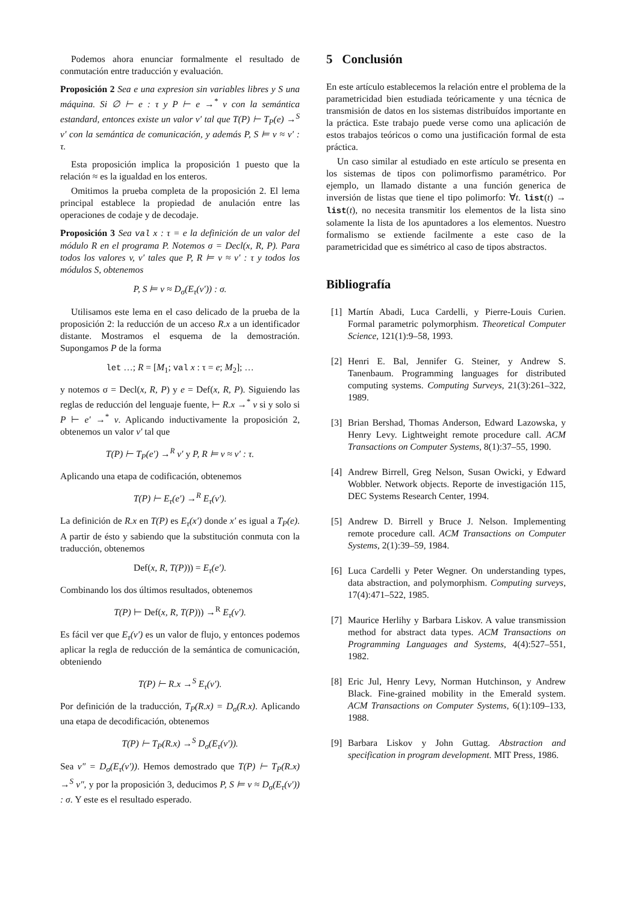Podemos ahora enunciar formalmente el resultado de conmutación entre traducción y evaluación.
Proposición 2 Sea e una expresion sin variables libres y S una máquina. Si ∅ ⊢ e : τ y P ⊢ e →<sup>*</sup> v con la semántica estandard, entonces existe un valor v′ tal que T(P) ⊢ T<sub>P</sub>(e) →<sup>S</sup> v′ con la semántica de comunicación, y además P, S ⊨ v ≈ v′ : τ.
Esta proposición implica la proposición 1 puesto que la relación ≈ es la igualdad en los enteros.
Omitimos la prueba completa de la proposición 2. El lema principal establece la propiedad de anulación entre las operaciones de codaje y de decodaje.
Proposición 3 Sea val x : τ = e la definición de un valor del módulo R en el programa P. Notemos σ = Decl(x, R, P). Para todos los valores v, v′ tales que P, R ⊨ v ≈ v′ : τ y todos los módulos S, obtenemos
P, S ⊨ v ≈ D<sub>σ</sub>(E<sub>τ</sub>(v′)) : σ.
Utilisamos este lema en el caso delicado de la prueba de la proposición 2: la reducción de un acceso R.x a un identificador distante. Mostramos el esquema de la demostración. Supongamos P de la forma
let …; R = [M<sub>1</sub>; val x : τ = e; M<sub>2</sub>]; …
y notemos σ = Decl(x, R, P) y e = Def(x, R, P). Siguiendo las reglas de reducción del lenguaje fuente, ⊢ R.x →<sup>*</sup> v si y solo si P ⊢ e′ →<sup>*</sup> v. Aplicando inductivamente la proposición 2, obtenemos un valor v′ tal que
T(P) ⊢ T<sub>P</sub>(e′) →<sup>R</sup> v′ y P, R ⊨ v ≈ v′ : τ.
Aplicando una etapa de codificación, obtenemos
T(P) ⊢ E<sub>τ</sub>(e′) →<sup>R</sup> E<sub>τ</sub>(v′).
La definición de R.x en T(P) es E<sub>τ</sub>(x′) donde x′ es igual a T<sub>P</sub>(e). A partir de ésto y sabiendo que la substitución conmuta con la traducción, obtenemos
Def(x, R, T(P))) = E<sub>τ</sub>(e′).
Combinando los dos últimos resultados, obtenemos
T(P) ⊢ Def(x, R, T(P))) →<sup>R</sup> E<sub>τ</sub>(v′).
Es fácil ver que E<sub>τ</sub>(v′) es un valor de flujo, y entonces podemos aplicar la regla de reducción de la semántica de comunicación, obteniendo
T(P) ⊢ R.x →<sup>S</sup> E<sub>τ</sub>(v′).
Por definición de la traducción, T<sub>P</sub>(R.x) = D<sub>σ</sub>(R.x). Aplicando una etapa de decodificación, obtenemos
T(P) ⊢ T<sub>P</sub>(R.x) →<sup>S</sup> D<sub>σ</sub>(E<sub>τ</sub>(v′)).
Sea v″ = D<sub>σ</sub>(E<sub>τ</sub>(v′)). Hemos demostrado que T(P) ⊢ T<sub>P</sub>(R.x) →<sup>S</sup> v″, y por la proposición 3, deducimos P, S ⊨ v ≈ D<sub>σ</sub>(E<sub>τ</sub>(v′)) : σ. Y este es el resultado esperado.
5 Conclusión
En este artículo establecemos la relación entre el problema de la parametricidad bien estudiada teóricamente y una técnica de transmisión de datos en los sistemas distribuídos importante en la práctica. Este trabajo puede verse como una aplicación de estos trabajos teóricos o como una justificación formal de esta práctica.
Un caso similar al estudiado en este artículo se presenta en los sistemas de tipos con polimorfismo paramétrico. Por ejemplo, un llamado distante a una función generica de inversión de listas que tiene el tipo polimorfo: ∀t. list(t) → list(t), no necesita transmitir los elementos de la lista sino solamente la lista de los apuntadores a los elementos. Nuestro formalismo se extiende facilmente a este caso de la parametricidad que es simétrico al caso de tipos abstractos.
Bibliografía
[1] Martín Abadi, Luca Cardelli, y Pierre-Louis Curien. Formal parametric polymorphism. Theoretical Computer Science, 121(1):9–58, 1993.
[2] Henri E. Bal, Jennifer G. Steiner, y Andrew S. Tanenbaum. Programming languages for distributed computing systems. Computing Surveys, 21(3):261–322, 1989.
[3] Brian Bershad, Thomas Anderson, Edward Lazowska, y Henry Levy. Lightweight remote procedure call. ACM Transactions on Computer Systems, 8(1):37–55, 1990.
[4] Andrew Birrell, Greg Nelson, Susan Owicki, y Edward Wobbler. Network objects. Reporte de investigación 115, DEC Systems Research Center, 1994.
[5] Andrew D. Birrell y Bruce J. Nelson. Implementing remote procedure call. ACM Transactions on Computer Systems, 2(1):39–59, 1984.
[6] Luca Cardelli y Peter Wegner. On understanding types, data abstraction, and polymorphism. Computing surveys, 17(4):471–522, 1985.
[7] Maurice Herlihy y Barbara Liskov. A value transmission method for abstract data types. ACM Transactions on Programming Languages and Systems, 4(4):527–551, 1982.
[8] Eric Jul, Henry Levy, Norman Hutchinson, y Andrew Black. Fine-grained mobility in the Emerald system. ACM Transactions on Computer Systems, 6(1):109–133, 1988.
[9] Barbara Liskov y John Guttag. Abstraction and specification in program development. MIT Press, 1986.